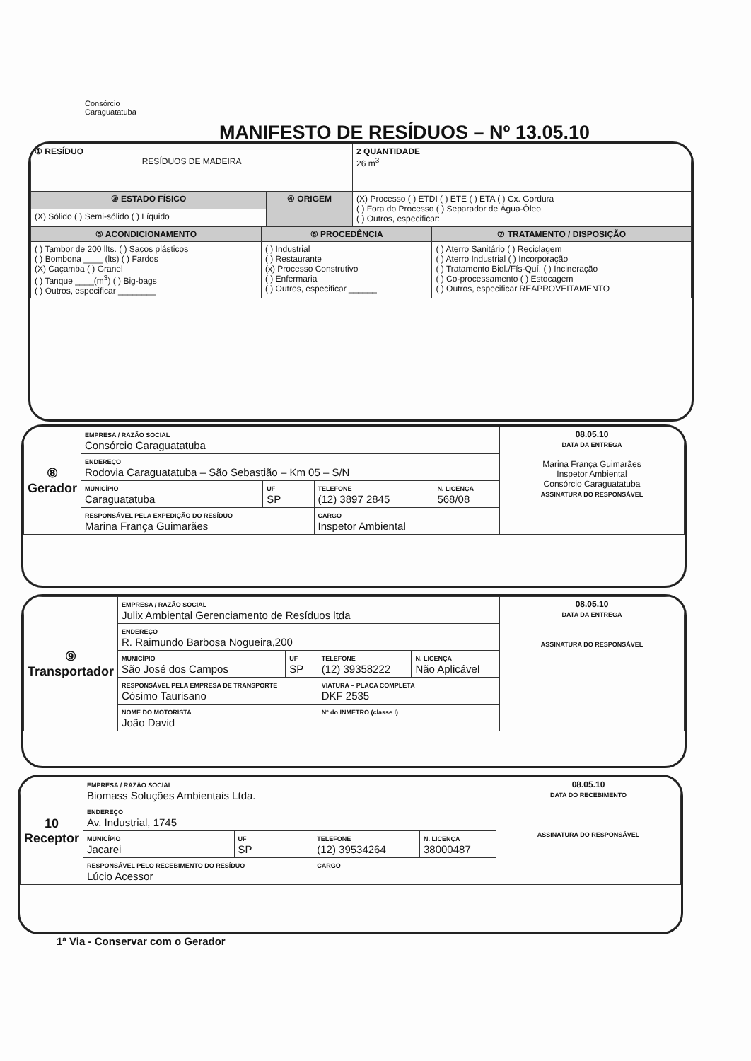Consórcio
Caraguatatuba
MANIFESTO DE RESÍDUOS – Nº 13.05.10
| ① RESÍDUO RESÍDUOS DE MADEIRA | | 2 QUANTIDADE 26 m<sup>3</sup> |
| ③ ESTADO FÍSICO | ④ ORIGEM | (X) Processo ( ) ETDI ( ) ETE ( ) ETA ( ) Cx. Gordura ( ) Fora do Processo ( ) Separador de Água-Óleo ( ) Outros, especificar: |
| (X) Sólido ( ) Semi-sólido ( ) Líquido | | |
| ⑤ ACONDICIONAMENTO | ⑥ PROCEDÊNCIA | ⑦ TRATAMENTO / DISPOSIÇÃO |
| ( ) Tambor de 200 llts. ( ) Sacos plásticos ( ) Bombona ____ (lts) ( ) Fardos (X) Caçamba ( ) Granel ( ) Tanque ____(m<sup>3</sup>) ( ) Big-bags ( ) Outros, especificar ________ | ( ) Industrial ( ) Restaurante (x) Processo Construtivo ( ) Enfermaria ( ) Outros, especificar ______ | ( ) Aterro Sanitário ( ) Reciclagem ( ) Aterro Industrial ( ) Incorporação ( ) Tratamento Biol./Fís-Quí. ( ) Incineração ( ) Co-processamento ( ) Estocagem ( ) Outros, especificar REAPROVEITAMENTO |
| ⑧ Gerador | EMPRESA / RAZÃO SOCIAL Consórcio Caraguatatuba | | | | 08.05.10 DATA DA ENTREGA Marina França Guimarães Inspetor Ambiental Consórcio Caraguatatuba ASSINATURA DO RESPONSÁVEL |
| | ENDEREÇO Rodovia Caraguatatuba – São Sebastião – Km 05 – S/N | | | | |
| | MUNICÍPIO Caraguatatuba | UF SP | TELEFONE (12) 3897 2845 | N. LICENÇA 568/08 | |
| | RESPONSÁVEL PELA EXPEDIÇÃO DO RESÍDUO Marina França Guimarães | | CARGO Inspetor Ambiental | | |
| ⑨ Transportador | EMPRESA / RAZÃO SOCIAL Julix Ambiental Gerenciamento de Resíduos ltda | | | | 08.05.10 DATA DA ENTREGA ASSINATURA DO RESPONSÁVEL |
| | ENDEREÇO R. Raimundo Barbosa Nogueira,200 | | | | |
| | MUNICÍPIO São José dos Campos | UF SP | TELEFONE (12) 39358222 | N. LICENÇA Não Aplicável | |
| | RESPONSÁVEL PELA EMPRESA DE TRANSPORTE Cósimo Taurisano | | VIATURA – PLACA COMPLETA DKF 2535 | | |
| | NOME DO MOTORISTA João David | | Nº do INMETRO (classe I) | | |
| 10 Receptor | EMPRESA / RAZÃO SOCIAL Biomass Soluções Ambientais Ltda. | | | | 08.05.10 DATA DO RECEBIMENTO ASSINATURA DO RESPONSÁVEL |
| | ENDEREÇO Av. Industrial, 1745 | | | | |
| | MUNICÍPIO Jacarei | UF SP | TELEFONE (12) 39534264 | N. LICENÇA 38000487 | |
| | RESPONSÁVEL PELO RECEBIMENTO DO RESÍDUO Lúcio Acessor | | CARGO | | |
1ª Via - Conservar com o Gerador